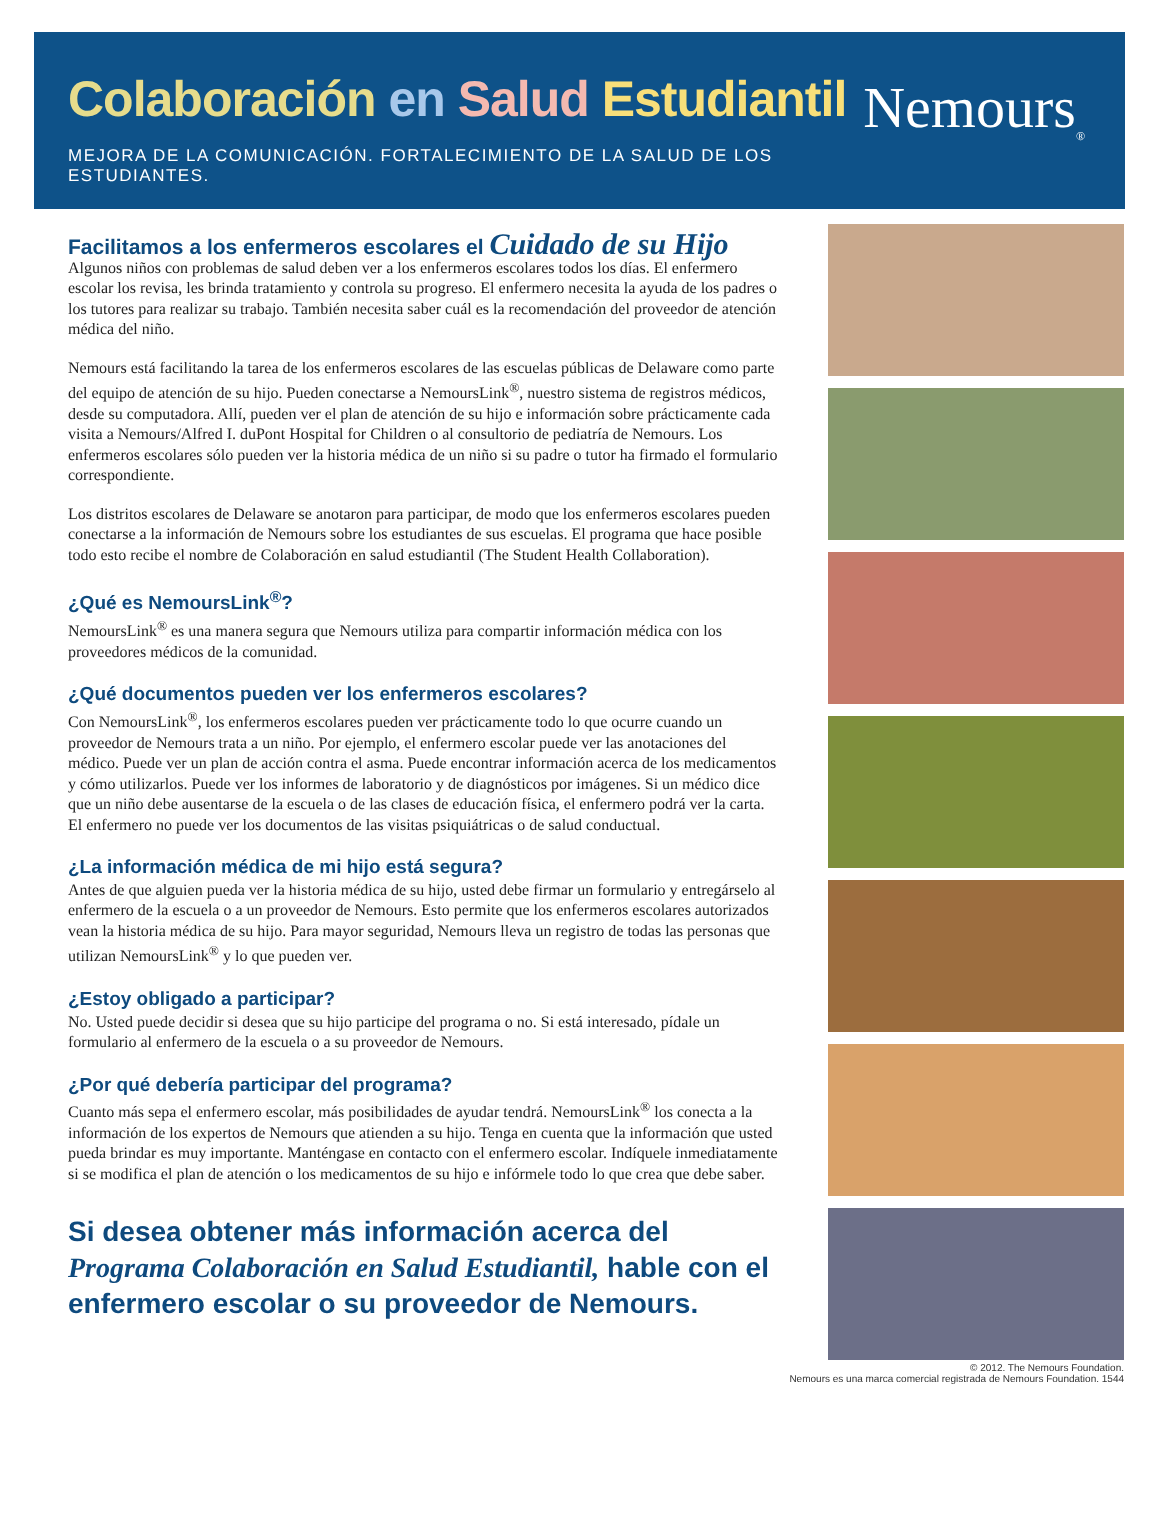Colaboración en Salud Estudiantil
MEJORA DE LA COMUNICACIÓN. FORTALECIMIENTO DE LA SALUD DE LOS ESTUDIANTES.
Nemours<sub>®</sub>
Facilitamos a los enfermeros escolares el Cuidado de su Hijo
Algunos niños con problemas de salud deben ver a los enfermeros escolares todos los días. El enfermero escolar los revisa, les brinda tratamiento y controla su progreso. El enfermero necesita la ayuda de los padres o los tutores para realizar su trabajo. También necesita saber cuál es la recomendación del proveedor de atención médica del niño.
Nemours está facilitando la tarea de los enfermeros escolares de las escuelas públicas de Delaware como parte del equipo de atención de su hijo. Pueden conectarse a NemoursLink<sup>®</sup>, nuestro sistema de registros médicos, desde su computadora. Allí, pueden ver el plan de atención de su hijo e información sobre prácticamente cada visita a Nemours/Alfred I. duPont Hospital for Children o al consultorio de pediatría de Nemours. Los enfermeros escolares sólo pueden ver la historia médica de un niño si su padre o tutor ha firmado el formulario correspondiente.
Los distritos escolares de Delaware se anotaron para participar, de modo que los enfermeros escolares pueden conectarse a la información de Nemours sobre los estudiantes de sus escuelas. El programa que hace posible todo esto recibe el nombre de Colaboración en salud estudiantil (The Student Health Collaboration).
¿Qué es NemoursLink<sup>®</sup>?
NemoursLink<sup>®</sup> es una manera segura que Nemours utiliza para compartir información médica con los proveedores médicos de la comunidad.
¿Qué documentos pueden ver los enfermeros escolares?
Con NemoursLink<sup>®</sup>, los enfermeros escolares pueden ver prácticamente todo lo que ocurre cuando un proveedor de Nemours trata a un niño. Por ejemplo, el enfermero escolar puede ver las anotaciones del médico. Puede ver un plan de acción contra el asma. Puede encontrar información acerca de los medicamentos y cómo utilizarlos. Puede ver los informes de laboratorio y de diagnósticos por imágenes. Si un médico dice que un niño debe ausentarse de la escuela o de las clases de educación física, el enfermero podrá ver la carta. El enfermero no puede ver los documentos de las visitas psiquiátricas o de salud conductual.
¿La información médica de mi hijo está segura?
Antes de que alguien pueda ver la historia médica de su hijo, usted debe firmar un formulario y entregárselo al enfermero de la escuela o a un proveedor de Nemours. Esto permite que los enfermeros escolares autorizados vean la historia médica de su hijo. Para mayor seguridad, Nemours lleva un registro de todas las personas que utilizan NemoursLink<sup>®</sup> y lo que pueden ver.
¿Estoy obligado a participar?
No. Usted puede decidir si desea que su hijo participe del programa o no. Si está interesado, pídale un formulario al enfermero de la escuela o a su proveedor de Nemours.
¿Por qué debería participar del programa?
Cuanto más sepa el enfermero escolar, más posibilidades de ayudar tendrá. NemoursLink<sup>®</sup> los conecta a la información de los expertos de Nemours que atienden a su hijo. Tenga en cuenta que la información que usted pueda brindar es muy importante. Manténgase en contacto con el enfermero escolar. Indíquele inmediatamente si se modifica el plan de atención o los medicamentos de su hijo e infórmele todo lo que crea que debe saber.
Si desea obtener más información acerca del Programa Colaboración en Salud Estudiantil, hable con el enfermero escolar o su proveedor de Nemours.
© 2012. The Nemours Foundation.
Nemours es una marca comercial registrada de Nemours Foundation. 1544